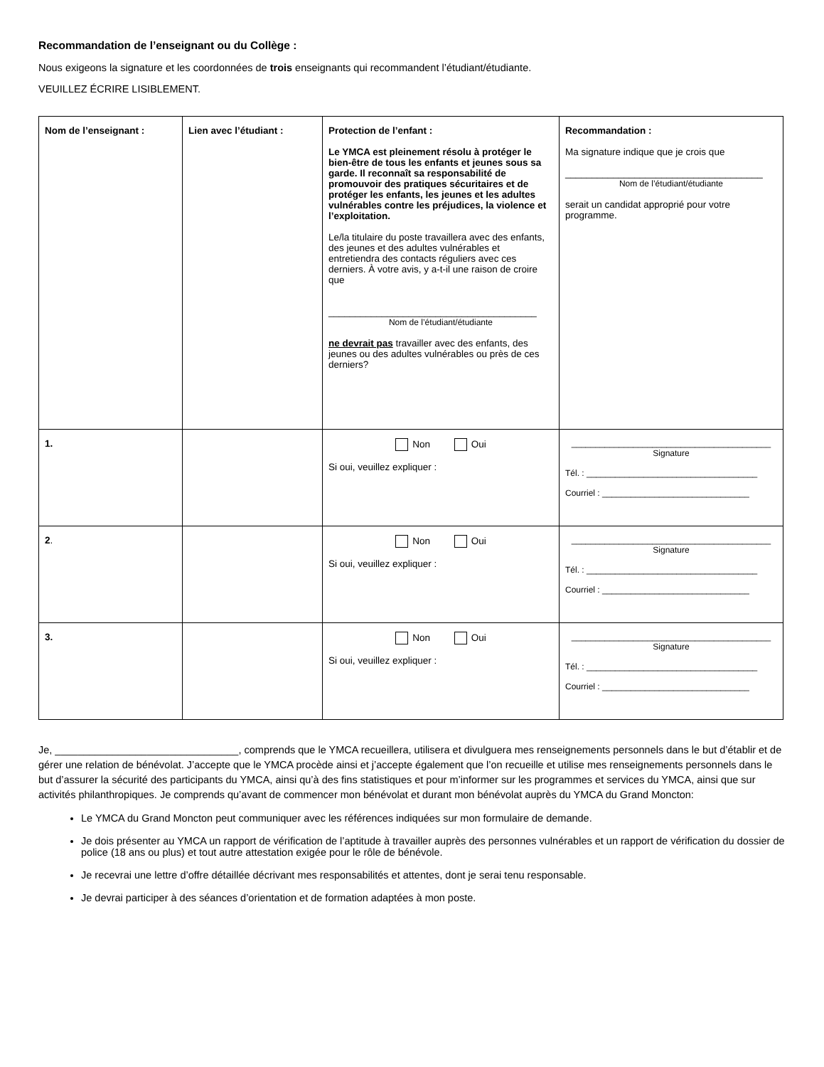Recommandation de l’enseignant ou du Collège :
Nous exigeons la signature et les coordonnées de trois enseignants qui recommandent l’étudiant/étudiante.
VEUILLEZ ÉCRIRE LISIBLEMENT.
| Nom de l’enseignant : | Lien avec l’étudiant : | Protection de l’enfant : Le YMCA est pleinement résolu à protéger le bien-être de tous les enfants et jeunes sous sa garde. Il reconnaît sa responsabilité de promouvoir des pratiques sécuritaires et de protéger les enfants, les jeunes et les adultes vulnérables contre les préjudices, la violence et l’exploitation. Le/la titulaire du poste travaillera avec des enfants, des jeunes et des adultes vulnérables et entretiendra des contacts réguliers avec ces derniers. À votre avis, y a-t-il une raison de croire que _______________________________________ Nom de l’étudiant/étudiante ne devrait pas travailler avec des enfants, des jeunes ou des adultes vulnérables ou près de ces derniers? | Recommandation : Ma signature indique que je crois que _____________________________________ Nom de l’étudiant/étudiante serait un candidat approprié pour votre programme. |
| 1. | | Non Oui Si oui, veuillez expliquer : | __________________________________________ Signature Tél. : ____________________________________ Courriel : _______________________________ |
| 2 . | | Non Oui Si oui, veuillez expliquer : | __________________________________________ Signature Tél. : ____________________________________ Courriel : _______________________________ |
| 3. | | Non Oui Si oui, veuillez expliquer : | __________________________________________ Signature Tél. : ____________________________________ Courriel : _______________________________ |
Je, ________________________________, comprends que le YMCA recueillera, utilisera et divulguera mes renseignements personnels dans le but d’établir et de gérer une relation de bénévolat. J’accepte que le YMCA procède ainsi et j’accepte également que l’on recueille et utilise mes renseignements personnels dans le but d’assurer la sécurité des participants du YMCA, ainsi qu’à des fins statistiques et pour m’informer sur les programmes et services du YMCA, ainsi que sur activités philanthropiques. Je comprends qu’avant de commencer mon bénévolat et durant mon bénévolat auprès du YMCA du Grand Moncton:
Le YMCA du Grand Moncton peut communiquer avec les références indiquées sur mon formulaire de demande.
Je dois présenter au YMCA un rapport de vérification de l’aptitude à travailler auprès des personnes vulnérables et un rapport de vérification du dossier de police (18 ans ou plus) et tout autre attestation exigée pour le rôle de bénévole.
Je recevrai une lettre d’offre détaillée décrivant mes responsabilités et attentes, dont je serai tenu responsable.
Je devrai participer à des séances d’orientation et de formation adaptées à mon poste.